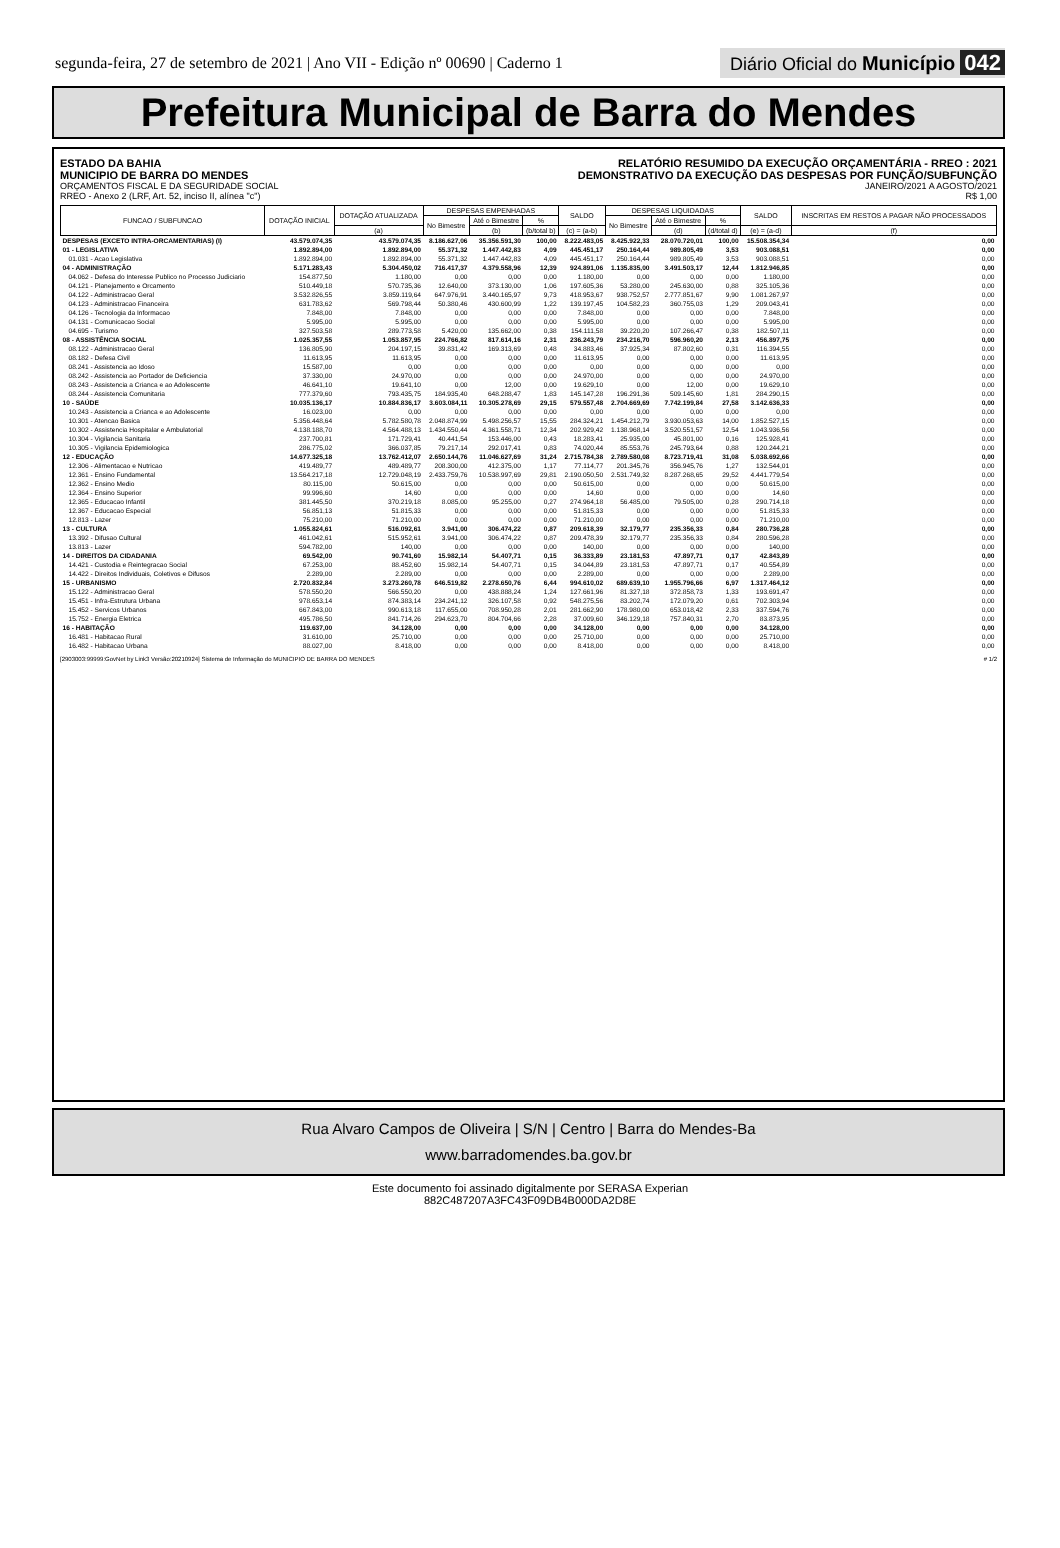segunda-feira, 27 de setembro de 2021 | Ano VII - Edição nº 00690 | Caderno 1
Diário Oficial do Município 042
Prefeitura Municipal de Barra do Mendes
ESTADO DA BAHIA
MUNICIPIO DE BARRA DO MENDES
ORÇAMENTOS FISCAL E DA SEGURIDADE SOCIAL
RREO - Anexo 2 (LRF, Art. 52, inciso II, alínea "c")
RELATÓRIO RESUMIDO DA EXECUÇÃO ORÇAMENTÁRIA - RREO : 2021
DEMONSTRATIVO DA EXECUÇÃO DAS DESPESAS POR FUNÇÃO/SUBFUNÇÃO
JANEIRO/2021 A AGOSTO/2021
R$ 1,00
| FUNCAO / SUBFUNCAO | DOTAÇÃO INICIAL | DOTAÇÃO ATUALIZADA | DESPESAS EMPENHADAS | | | SALDO | DESPESAS LIQUIDADAS | | | SALDO | INSCRITAS EM RESTOS A PAGAR NÃO PROCESSADOS |
| --- | --- | --- | --- | --- | --- | --- | --- | --- | --- | --- | --- |
| | | | No Bimestre | Até o Bimestre | % | | No Bimestre | Até o Bimestre | % | | |
| | | (a) | | (b) | (b/total b) | (c) = (a-b) | | (d) | (d/total d) | (e) = (a-d) | (f) |
| DESPESAS (EXCETO INTRA-ORCAMENTARIAS) (I) | 43.579.074,35 | 43.579.074,35 | 8.186.627,06 | 35.356.591,30 | 100,00 | 8.222.483,05 | 8.425.922,33 | 28.070.720,01 | 100,00 | 15.508.354,34 | 0,00 |
| 01 - LEGISLATIVA | 1.892.894,00 | 1.892.894,00 | 55.371,32 | 1.447.442,83 | 4,09 | 445.451,17 | 250.164,44 | 989.805,49 | 3,53 | 903.088,51 | 0,00 |
| 01.031 - Acao Legislativa | 1.892.894,00 | 1.892.894,00 | 55.371,32 | 1.447.442,83 | 4,09 | 445.451,17 | 250.164,44 | 989.805,49 | 3,53 | 903.088,51 | 0,00 |
| 04 - ADMINISTRAÇÃO | 5.171.283,43 | 5.304.450,02 | 716.417,37 | 4.379.558,96 | 12,39 | 924.891,06 | 1.135.835,00 | 3.491.503,17 | 12,44 | 1.812.946,85 | 0,00 |
| 04.062 - Defesa do Interesse Publico no Processo Judiciario | 154.877,50 | 1.180,00 | 0,00 | 0,00 | 0,00 | 1.180,00 | 0,00 | 0,00 | 0,00 | 1.180,00 | 0,00 |
| 04.121 - Planejamento e Orcamento | 510.449,18 | 570.735,36 | 12.640,00 | 373.130,00 | 1,06 | 197.605,36 | 53.280,00 | 245.630,00 | 0,88 | 325.105,36 | 0,00 |
| 04.122 - Administracao Geral | 3.532.826,55 | 3.859.119,64 | 647.976,91 | 3.440.165,97 | 9,73 | 418.953,67 | 938.752,57 | 2.777.851,67 | 9,90 | 1.081.267,97 | 0,00 |
| 04.123 - Administracao Financeira | 631.783,62 | 569.798,44 | 50.380,46 | 430.600,99 | 1,22 | 139.197,45 | 104.582,23 | 360.755,03 | 1,29 | 209.043,41 | 0,00 |
| 04.126 - Tecnologia da Informacao | 7.848,00 | 7.848,00 | 0,00 | 0,00 | 0,00 | 7.848,00 | 0,00 | 0,00 | 0,00 | 7.848,00 | 0,00 |
| 04.131 - Comunicacao Social | 5.995,00 | 5.995,00 | 0,00 | 0,00 | 0,00 | 5.995,00 | 0,00 | 0,00 | 0,00 | 5.995,00 | 0,00 |
| 04.695 - Turismo | 327.503,58 | 289.773,58 | 5.420,00 | 135.662,00 | 0,38 | 154.111,58 | 39.220,20 | 107.266,47 | 0,38 | 182.507,11 | 0,00 |
| 08 - ASSISTÊNCIA SOCIAL | 1.025.357,55 | 1.053.857,95 | 224.766,82 | 817.614,16 | 2,31 | 236.243,79 | 234.216,70 | 596.960,20 | 2,13 | 456.897,75 | 0,00 |
| 08.122 - Administracao Geral | 136.805,90 | 204.197,15 | 39.831,42 | 169.313,69 | 0,48 | 34.883,46 | 37.925,34 | 87.802,60 | 0,31 | 116.394,55 | 0,00 |
| 08.182 - Defesa Civil | 11.613,95 | 11.613,95 | 0,00 | 0,00 | 0,00 | 11.613,95 | 0,00 | 0,00 | 0,00 | 11.613,95 | 0,00 |
| 08.241 - Assistencia ao Idoso | 15.587,00 | 0,00 | 0,00 | 0,00 | 0,00 | 0,00 | 0,00 | 0,00 | 0,00 | 0,00 | 0,00 |
| 08.242 - Assistencia ao Portador de Deficiencia | 37.330,00 | 24.970,00 | 0,00 | 0,00 | 0,00 | 24.970,00 | 0,00 | 0,00 | 0,00 | 24.970,00 | 0,00 |
| 08.243 - Assistencia a Crianca e ao Adolescente | 46.641,10 | 19.641,10 | 0,00 | 12,00 | 0,00 | 19.629,10 | 0,00 | 12,00 | 0,00 | 19.629,10 | 0,00 |
| 08.244 - Assistencia Comunitaria | 777.379,60 | 793.435,75 | 184.935,40 | 648.288,47 | 1,83 | 145.147,28 | 196.291,36 | 509.145,60 | 1,81 | 284.290,15 | 0,00 |
| 10 - SAÚDE | 10.035.136,17 | 10.884.836,17 | 3.603.084,11 | 10.305.278,69 | 29,15 | 579.557,48 | 2.704.669,69 | 7.742.199,84 | 27,58 | 3.142.636,33 | 0,00 |
| 10.243 - Assistencia a Crianca e ao Adolescente | 16.023,00 | 0,00 | 0,00 | 0,00 | 0,00 | 0,00 | 0,00 | 0,00 | 0,00 | 0,00 | 0,00 |
| 10.301 - Atencao Basica | 5.356.448,64 | 5.782.580,78 | 2.048.874,99 | 5.498.256,57 | 15,55 | 284.324,21 | 1.454.212,79 | 3.930.053,63 | 14,00 | 1.852.527,15 | 0,00 |
| 10.302 - Assistencia Hospitalar e Ambulatorial | 4.138.188,70 | 4.564.488,13 | 1.434.550,44 | 4.361.558,71 | 12,34 | 202.929,42 | 1.138.968,14 | 3.520.551,57 | 12,54 | 1.043.936,56 | 0,00 |
| 10.304 - Vigilancia Sanitaria | 237.700,81 | 171.729,41 | 40.441,54 | 153.446,00 | 0,43 | 18.283,41 | 25.935,00 | 45.801,00 | 0,16 | 125.928,41 | 0,00 |
| 10.305 - Vigilancia Epidemiologica | 286.775,02 | 366.037,85 | 79.217,14 | 292.017,41 | 0,83 | 74.020,44 | 85.553,76 | 245.793,64 | 0,88 | 120.244,21 | 0,00 |
| 12 - EDUCAÇÃO | 14.677.325,18 | 13.762.412,07 | 2.650.144,76 | 11.046.627,69 | 31,24 | 2.715.784,38 | 2.789.580,08 | 8.723.719,41 | 31,08 | 5.038.692,66 | 0,00 |
| 12.306 - Alimentacao e Nutricao | 419.489,77 | 489.489,77 | 208.300,00 | 412.375,00 | 1,17 | 77.114,77 | 201.345,76 | 356.945,76 | 1,27 | 132.544,01 | 0,00 |
| 12.361 - Ensino Fundamental | 13.564.217,18 | 12.729.048,19 | 2.433.759,76 | 10.538.997,69 | 29,81 | 2.190.050,50 | 2.531.749,32 | 8.287.268,65 | 29,52 | 4.441.779,54 | 0,00 |
| 12.362 - Ensino Medio | 80.115,00 | 50.615,00 | 0,00 | 0,00 | 0,00 | 50.615,00 | 0,00 | 0,00 | 0,00 | 50.615,00 | 0,00 |
| 12.364 - Ensino Superior | 99.996,60 | 14,60 | 0,00 | 0,00 | 0,00 | 14,60 | 0,00 | 0,00 | 0,00 | 14,60 | 0,00 |
| 12.365 - Educacao Infantil | 381.445,50 | 370.219,18 | 8.085,00 | 95.255,00 | 0,27 | 274.964,18 | 56.485,00 | 79.505,00 | 0,28 | 290.714,18 | 0,00 |
| 12.367 - Educacao Especial | 56.851,13 | 51.815,33 | 0,00 | 0,00 | 0,00 | 51.815,33 | 0,00 | 0,00 | 0,00 | 51.815,33 | 0,00 |
| 12.813 - Lazer | 75.210,00 | 71.210,00 | 0,00 | 0,00 | 0,00 | 71.210,00 | 0,00 | 0,00 | 0,00 | 71.210,00 | 0,00 |
| 13 - CULTURA | 1.055.824,61 | 516.092,61 | 3.941,00 | 306.474,22 | 0,87 | 209.618,39 | 32.179,77 | 235.356,33 | 0,84 | 280.736,28 | 0,00 |
| 13.392 - Difusao Cultural | 461.042,61 | 515.952,61 | 3.941,00 | 306.474,22 | 0,87 | 209.478,39 | 32.179,77 | 235.356,33 | 0,84 | 280.596,28 | 0,00 |
| 13.813 - Lazer | 594.782,00 | 140,00 | 0,00 | 0,00 | 0,00 | 140,00 | 0,00 | 0,00 | 0,00 | 140,00 | 0,00 |
| 14 - DIREITOS DA CIDADANIA | 69.542,00 | 90.741,60 | 15.982,14 | 54.407,71 | 0,15 | 36.333,89 | 23.181,53 | 47.897,71 | 0,17 | 42.843,89 | 0,00 |
| 14.421 - Custodia e Reintegracao Social | 67.253,00 | 88.452,60 | 15.982,14 | 54.407,71 | 0,15 | 34.044,89 | 23.181,53 | 47.897,71 | 0,17 | 40.554,89 | 0,00 |
| 14.422 - Direitos Individuais, Coletivos e Difusos | 2.289,00 | 2.289,00 | 0,00 | 0,00 | 0,00 | 2.289,00 | 0,00 | 0,00 | 0,00 | 2.289,00 | 0,00 |
| 15 - URBANISMO | 2.720.832,84 | 3.273.260,78 | 646.519,82 | 2.278.650,76 | 6,44 | 994.610,02 | 689.639,10 | 1.955.796,66 | 6,97 | 1.317.464,12 | 0,00 |
| 15.122 - Administracao Geral | 578.550,20 | 566.550,20 | 0,00 | 438.888,24 | 1,24 | 127.661,96 | 81.327,18 | 372.858,73 | 1,33 | 193.691,47 | 0,00 |
| 15.451 - Infra-Estrutura Urbana | 978.653,14 | 874.383,14 | 234.241,12 | 326.107,58 | 0,92 | 548.275,56 | 83.202,74 | 172.079,20 | 0,61 | 702.303,94 | 0,00 |
| 15.452 - Servicos Urbanos | 667.843,00 | 990.613,18 | 117.655,00 | 708.950,28 | 2,01 | 281.662,90 | 178.980,00 | 653.018,42 | 2,33 | 337.594,76 | 0,00 |
| 15.752 - Energia Eletrica | 495.786,50 | 841.714,26 | 294.623,70 | 804.704,66 | 2,28 | 37.009,60 | 346.129,18 | 757.840,31 | 2,70 | 83.873,95 | 0,00 |
| 16 - HABITAÇÃO | 119.637,00 | 34.128,00 | 0,00 | 0,00 | 0,00 | 34.128,00 | 0,00 | 0,00 | 0,00 | 34.128,00 | 0,00 |
| 16.481 - Habitacao Rural | 31.610,00 | 25.710,00 | 0,00 | 0,00 | 0,00 | 25.710,00 | 0,00 | 0,00 | 0,00 | 25.710,00 | 0,00 |
| 16.482 - Habitacao Urbana | 88.027,00 | 8.418,00 | 0,00 | 0,00 | 0,00 | 8.418,00 | 0,00 | 0,00 | 0,00 | 8.418,00 | 0,00 |
[2903003:99999:GovNet by Link3 Versão:20210924] Sistema de Informação do MUNICIPIO DE BARRA DO MENDES # 1/2
Rua Alvaro Campos de Oliveira | S/N | Centro | Barra do Mendes-Ba
www.barradomendes.ba.gov.br
Este documento foi assinado digitalmente por SERASA Experian
882C487207A3FC43F09DB4B000DA2D8E